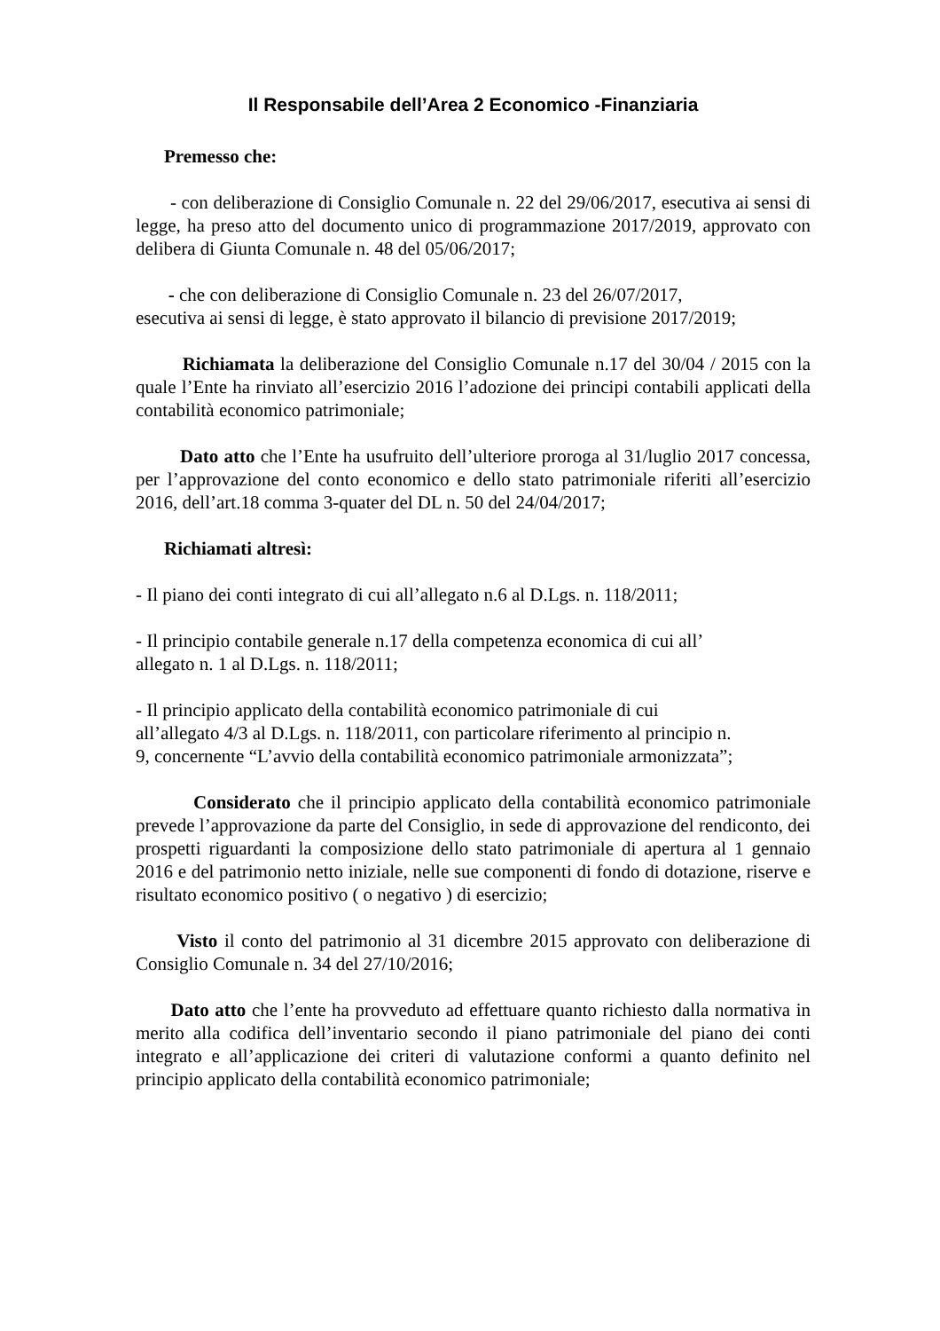Il Responsabile dell’Area 2 Economico -Finanziaria
Premesso che:
- con deliberazione di Consiglio Comunale n. 22 del 29/06/2017, esecutiva ai sensi di legge, ha preso atto del documento unico di programmazione 2017/2019, approvato con delibera di Giunta Comunale n. 48 del 05/06/2017;
- che con deliberazione di Consiglio Comunale n. 23 del 26/07/2017,
esecutiva ai sensi di legge, è stato approvato il bilancio di previsione 2017/2019;
Richiamata la deliberazione del Consiglio Comunale n.17 del 30/04 / 2015 con la quale l’Ente ha rinviato all’esercizio 2016 l’adozione dei principi contabili applicati della contabilità economico patrimoniale;
Dato atto che l’Ente ha usufruito dell’ulteriore proroga al 31/luglio 2017 concessa, per l’approvazione del conto economico e dello stato patrimoniale riferiti all’esercizio 2016, dell’art.18 comma 3-quater del DL n. 50 del 24/04/2017;
Richiamati altresì:
- Il piano dei conti integrato di cui all’allegato n.6 al D.Lgs. n. 118/2011;
- Il principio contabile generale n.17 della competenza economica di cui all’
allegato n. 1 al D.Lgs. n. 118/2011;
- Il principio applicato della contabilità economico patrimoniale di cui
all’allegato 4/3 al D.Lgs. n. 118/2011, con particolare riferimento al principio n.
9, concernente “L’avvio della contabilità economico patrimoniale armonizzata”;
Considerato che il principio applicato della contabilità economico patrimoniale prevede l’approvazione da parte del Consiglio, in sede di approvazione del rendiconto, dei prospetti riguardanti la composizione dello stato patrimoniale di apertura al 1 gennaio 2016 e del patrimonio netto iniziale, nelle sue componenti di fondo di dotazione, riserve e risultato economico positivo ( o negativo ) di esercizio;
Visto il conto del patrimonio al 31 dicembre 2015 approvato con deliberazione di Consiglio Comunale n. 34 del 27/10/2016;
Dato atto che l’ente ha provveduto ad effettuare quanto richiesto dalla normativa in merito alla codifica dell’inventario secondo il piano patrimoniale del piano dei conti integrato e all’applicazione dei criteri di valutazione conformi a quanto definito nel principio applicato della contabilità economico patrimoniale;